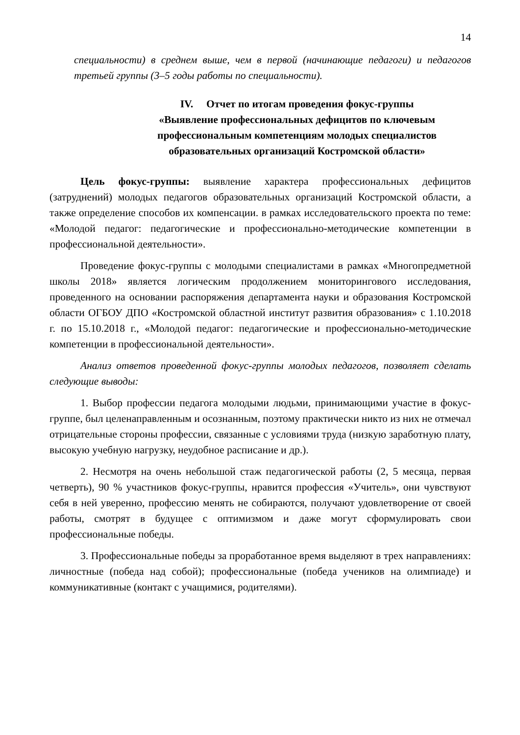14
специальности) в среднем выше, чем в первой (начинающие педагоги) и педагогов третьей группы (3–5 годы работы по специальности).
IV. Отчет по итогам проведения фокус-группы
«Выявление профессиональных дефицитов по ключевым профессиональным компетенциям молодых специалистов образовательных организаций Костромской области»
Цель фокус-группы: выявление характера профессиональных дефицитов (затруднений) молодых педагогов образовательных организаций Костромской области, а также определение способов их компенсации. в рамках исследовательского проекта по теме: «Молодой педагог: педагогические и профессионально-методические компетенции в профессиональной деятельности».
Проведение фокус-группы с молодыми специалистами в рамках «Многопредметной школы 2018» является логическим продолжением мониторингового исследования, проведенного на основании распоряжения департамента науки и образования Костромской области ОГБОУ ДПО «Костромской областной институт развития образования» с 1.10.2018 г. по 15.10.2018 г., «Молодой педагог: педагогические и профессионально-методические компетенции в профессиональной деятельности».
Анализ ответов проведенной фокус-группы молодых педагогов, позволяет сделать следующие выводы:
1. Выбор профессии педагога молодыми людьми, принимающими участие в фокус-группе, был целенаправленным и осознанным, поэтому практически никто из них не отмечал отрицательные стороны профессии, связанные с условиями труда (низкую заработную плату, высокую учебную нагрузку, неудобное расписание и др.).
2. Несмотря на очень небольшой стаж педагогической работы (2, 5 месяца, первая четверть), 90 % участников фокус-группы, нравится профессия «Учитель», они чувствуют себя в ней уверенно, профессию менять не собираются, получают удовлетворение от своей работы, смотрят в будущее с оптимизмом и даже могут сформулировать свои профессиональные победы.
3. Профессиональные победы за проработанное время выделяют в трех направлениях: личностные (победа над собой); профессиональные (победа учеников на олимпиаде) и коммуникативные (контакт с учащимися, родителями).